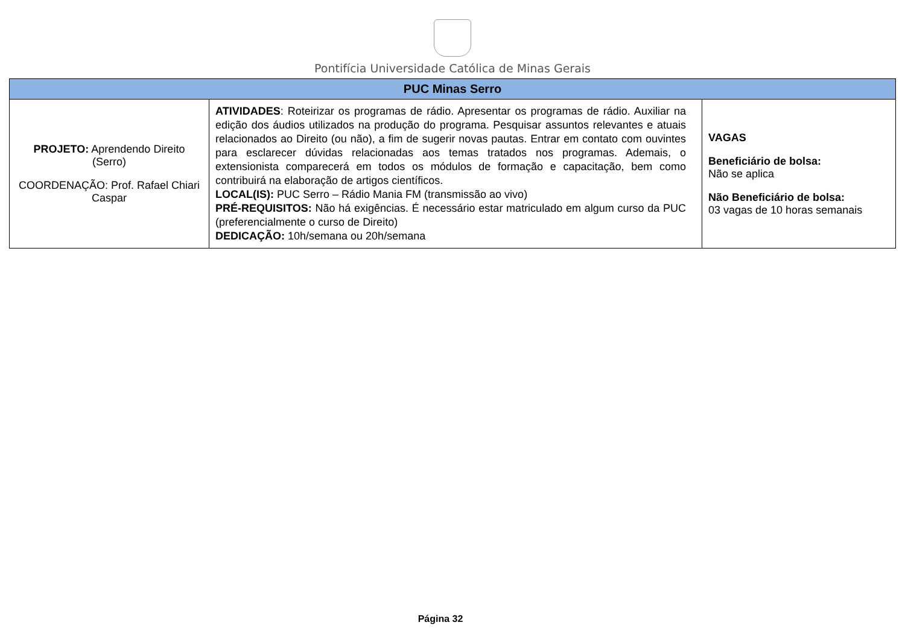Pontifícia Universidade Católica de Minas Gerais
| PUC Minas Serro | | |
| --- | --- | --- |
| PROJETO: Aprendendo Direito (Serro) COORDENAÇÃO: Prof. Rafael Chiari Caspar | ATIVIDADES : Roteirizar os programas de rádio. Apresentar os programas de rádio. Auxiliar na edição dos áudios utilizados na produção do programa. Pesquisar assuntos relevantes e atuais relacionados ao Direito (ou não), a fim de sugerir novas pautas. Entrar em contato com ouvintes para esclarecer dúvidas relacionadas aos temas tratados nos programas. Ademais, o extensionista comparecerá em todos os módulos de formação e capacitação, bem como contribuirá na elaboração de artigos científicos. LOCAL(IS): PUC Serro – Rádio Mania FM (transmissão ao vivo) PRÉ-REQUISITOS: Não há exigências. É necessário estar matriculado em algum curso da PUC (preferencialmente o curso de Direito) DEDICAÇÃO: 10h/semana ou 20h/semana | VAGAS Beneficiário de bolsa: Não se aplica Não Beneficiário de bolsa: 03 vagas de 10 horas semanais |
Página 32